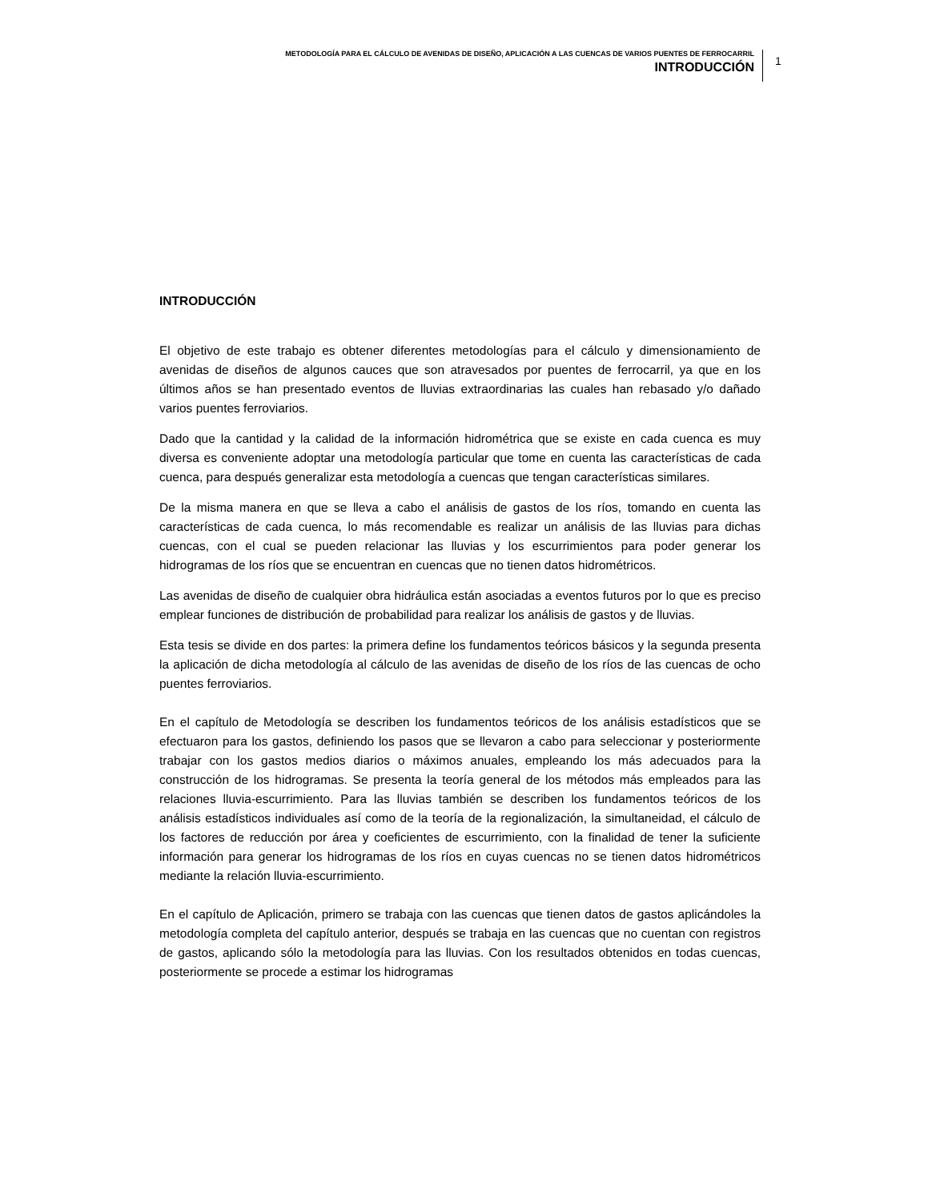METODOLOGÍA PARA EL CÁLCULO DE AVENIDAS DE DISEÑO, APLICACIÓN A LAS CUENCAS DE VARIOS PUENTES DE FERROCARRIL
INTRODUCCIÓN
1
INTRODUCCIÓN
El objetivo de este trabajo es obtener diferentes metodologías para el cálculo y dimensionamiento de avenidas de diseños de algunos cauces que son atravesados por puentes de ferrocarril, ya que en los últimos años se han presentado eventos de lluvias extraordinarias las cuales han rebasado y/o dañado varios puentes ferroviarios.
Dado que la cantidad y la calidad de la información hidrométrica que se existe en cada cuenca es muy diversa es conveniente adoptar una metodología particular que tome en cuenta las características de cada cuenca, para después generalizar esta metodología a cuencas que tengan características similares.
De la misma manera en que se lleva a cabo el análisis de gastos de los ríos, tomando en cuenta las características de cada cuenca, lo más recomendable es realizar un análisis de las lluvias para dichas cuencas, con el cual se pueden relacionar las lluvias y los escurrimientos para poder generar los hidrogramas de los ríos que se encuentran en cuencas que no tienen datos hidrométricos.
Las avenidas de diseño de cualquier obra hidráulica están asociadas a eventos futuros por lo que es preciso emplear funciones de distribución de probabilidad para realizar los análisis de gastos y de lluvias.
Esta tesis se divide en dos partes: la primera define los fundamentos teóricos básicos y la segunda presenta la aplicación de dicha metodología al cálculo de las avenidas de diseño de los ríos de las cuencas de ocho puentes ferroviarios.
En el capítulo de Metodología se describen los fundamentos teóricos de los análisis estadísticos que se efectuaron para los gastos, definiendo los pasos que se llevaron a cabo para seleccionar y posteriormente trabajar con los gastos medios diarios o máximos anuales, empleando los más adecuados para la construcción de los hidrogramas. Se presenta la teoría general de los métodos más empleados para las relaciones lluvia-escurrimiento. Para las lluvias también se describen los fundamentos teóricos de los análisis estadísticos individuales así como de la teoría de la regionalización, la simultaneidad, el cálculo de los factores de reducción por área y coeficientes de escurrimiento, con la finalidad de tener la suficiente información para generar los hidrogramas de los ríos en cuyas cuencas no se tienen datos hidrométricos mediante la relación lluvia-escurrimiento.
En el capítulo de Aplicación, primero se trabaja con las cuencas que tienen datos de gastos aplicándoles la metodología completa del capítulo anterior, después se trabaja en las cuencas que no cuentan con registros de gastos, aplicando sólo la metodología para las lluvias. Con los resultados obtenidos en todas cuencas, posteriormente se procede a estimar los hidrogramas